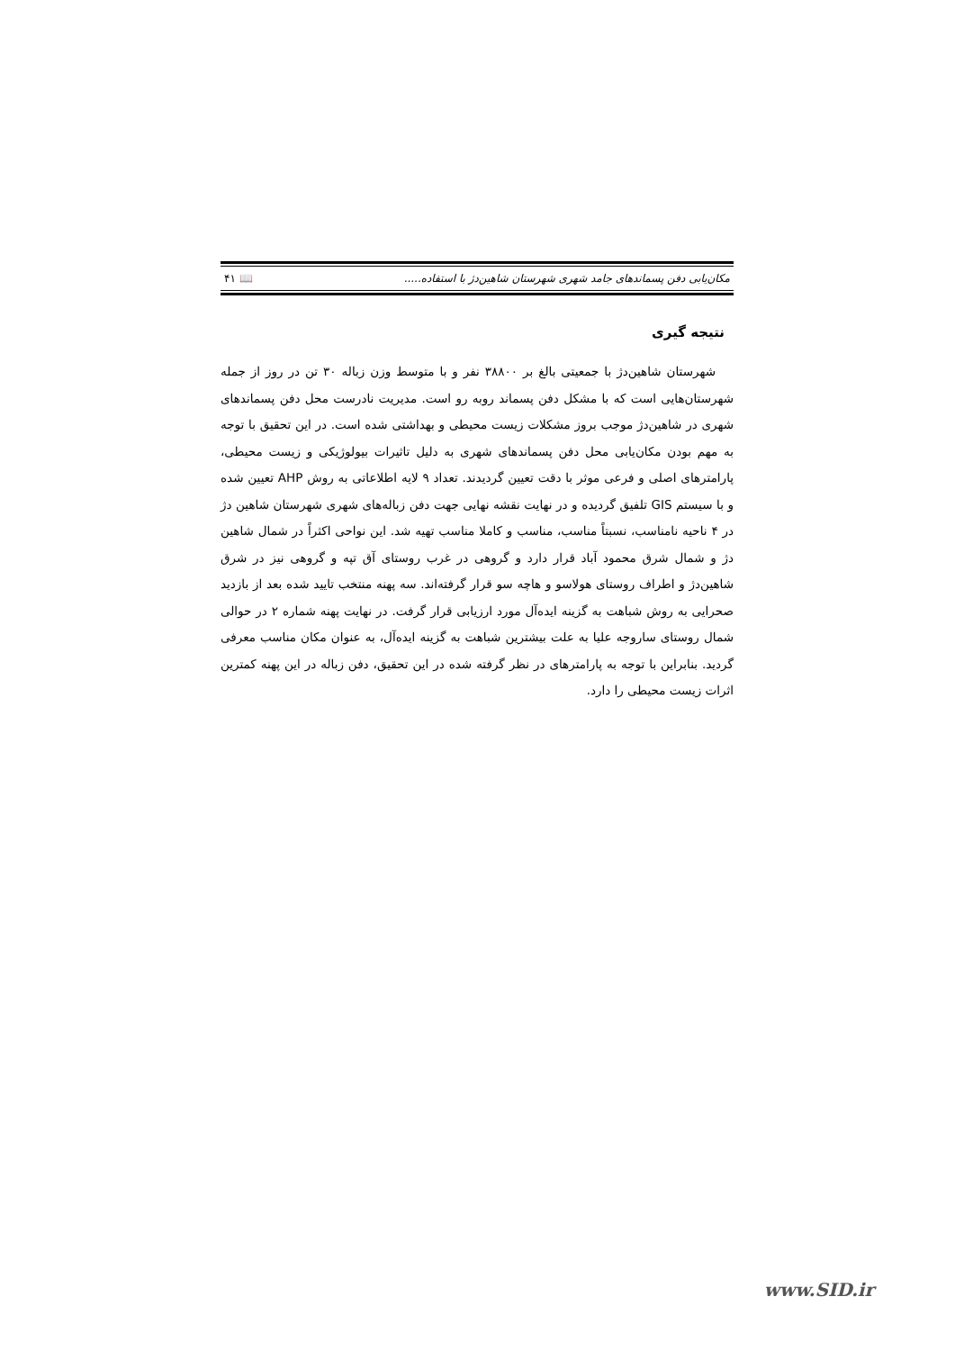مکان‌یابی دفن پسماندهای جامد شهری شهرستان شاهین‌دژ با استفاده..... 📖 ۴۱
نتیجه گیری
شهرستان شاهین‌دژ با جمعیتی بالغ بر ۳۸۸۰۰ نفر و با متوسط وزن زباله ۳۰ تن در روز از جمله شهرستان‌هایی است که با مشکل دفن پسماند روبه رو است. مدیریت نادرست محل دفن پسماندهای شهری در شاهین‌دژ موجب بروز مشکلات زیست محیطی و بهداشتی شده است. در این تحقیق با توجه به مهم بودن مکان‌یابی محل دفن پسماندهای شهری به دلیل تاثیرات بیولوژیکی و زیست محیطی، پارامترهای اصلی و فرعی موثر با دقت تعیین گردیدند. تعداد ۹ لایه اطلاعاتی به روش AHP تعیین شده و با سیستم GIS تلفیق گردیده و در نهایت نقشه نهایی جهت دفن زباله‌های شهری شهرستان شاهین دژ در ۴ ناحیه نامناسب، نسبتاً مناسب، مناسب و کاملا مناسب تهیه شد. این نواحی اکثراً در شمال شاهین دژ و شمال شرق محمود آباد قرار دارد و گروهی در غرب روستای آق تپه و گروهی نیز در شرق شاهین‌دژ و اطراف روستای هولاسو و هاچه سو قرار گرفته‌اند. سه پهنه منتخب تایید شده بعد از بازدید صحرایی به روش شباهت به گزینه ایده‌آل مورد ارزیابی قرار گرفت. در نهایت پهنه شماره ۲ در حوالی شمال روستای ساروجه علیا به علت بیشترین شباهت به گزینه ایده‌آل، به عنوان مکان مناسب معرفی گردید. بنابراین با توجه به پارامترهای در نظر گرفته شده در این تحقیق، دفن زباله در این پهنه کمترین اثرات زیست محیطی را دارد.
www.SID.ir